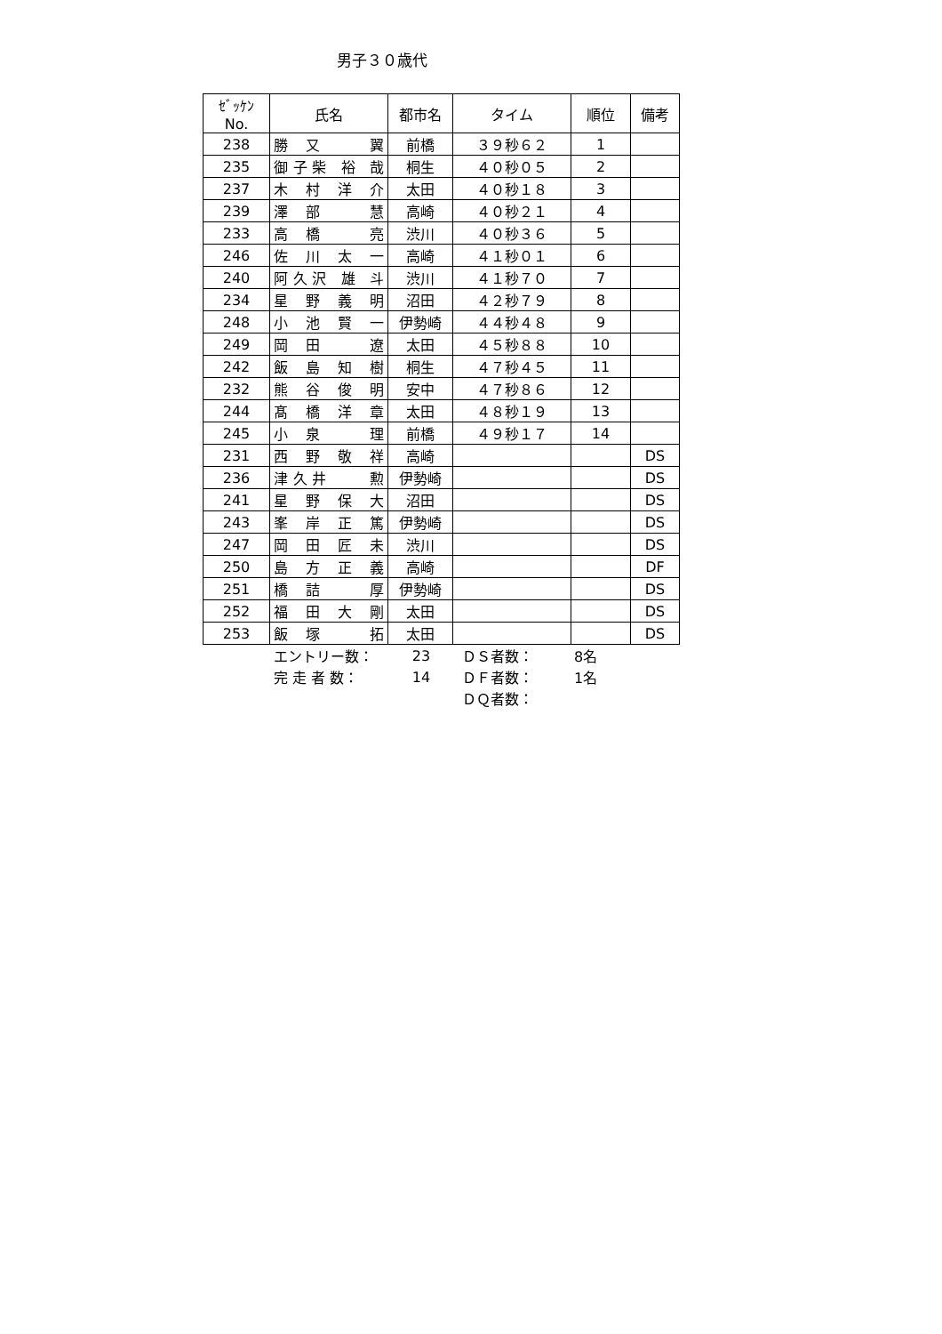男子３０歳代
| ｾﾞｯｹﾝNo. | 氏名 | 都市名 | タイム | 順位 | 備考 |
| --- | --- | --- | --- | --- | --- |
| 238 | 勝 又 翼 | 前橋 | ３９秒６２ | 1 | |
| 235 | 御子柴 裕 哉 | 桐生 | ４０秒０５ | 2 | |
| 237 | 木 村 洋 介 | 太田 | ４０秒１８ | 3 | |
| 239 | 澤 部 慧 | 高崎 | ４０秒２１ | 4 | |
| 233 | 高 橋 亮 | 渋川 | ４０秒３６ | 5 | |
| 246 | 佐 川 太 一 | 高崎 | ４１秒０１ | 6 | |
| 240 | 阿久沢 雄 斗 | 渋川 | ４１秒７０ | 7 | |
| 234 | 星 野 義 明 | 沼田 | ４２秒７９ | 8 | |
| 248 | 小 池 賢 一 | 伊勢崎 | ４４秒４８ | 9 | |
| 249 | 岡 田 遼 | 太田 | ４５秒８８ | 10 | |
| 242 | 飯 島 知 樹 | 桐生 | ４７秒４５ | 11 | |
| 232 | 熊 谷 俊 明 | 安中 | ４７秒８６ | 12 | |
| 244 | 髙 橋 洋 章 | 太田 | ４８秒１９ | 13 | |
| 245 | 小 泉 理 | 前橋 | ４９秒１７ | 14 | |
| 231 | 西 野 敬 祥 | 高崎 | | | DS |
| 236 | 津久井 勲 | 伊勢崎 | | | DS |
| 241 | 星 野 保 大 | 沼田 | | | DS |
| 243 | 峯 岸 正 篤 | 伊勢崎 | | | DS |
| 247 | 岡 田 匠 未 | 渋川 | | | DS |
| 250 | 島 方 正 義 | 高崎 | | | DF |
| 251 | 橋 詰 厚 | 伊勢崎 | | | DS |
| 252 | 福 田 大 剛 | 太田 | | | DS |
| 253 | 飯 塚 拓 | 太田 | | | DS |
| エントリー数： | 23 | ＤＳ者数： | 8名 |
| 完 走 者 数： | 14 | ＤＦ者数： | 1名 |
| | | ＤＱ者数： | |